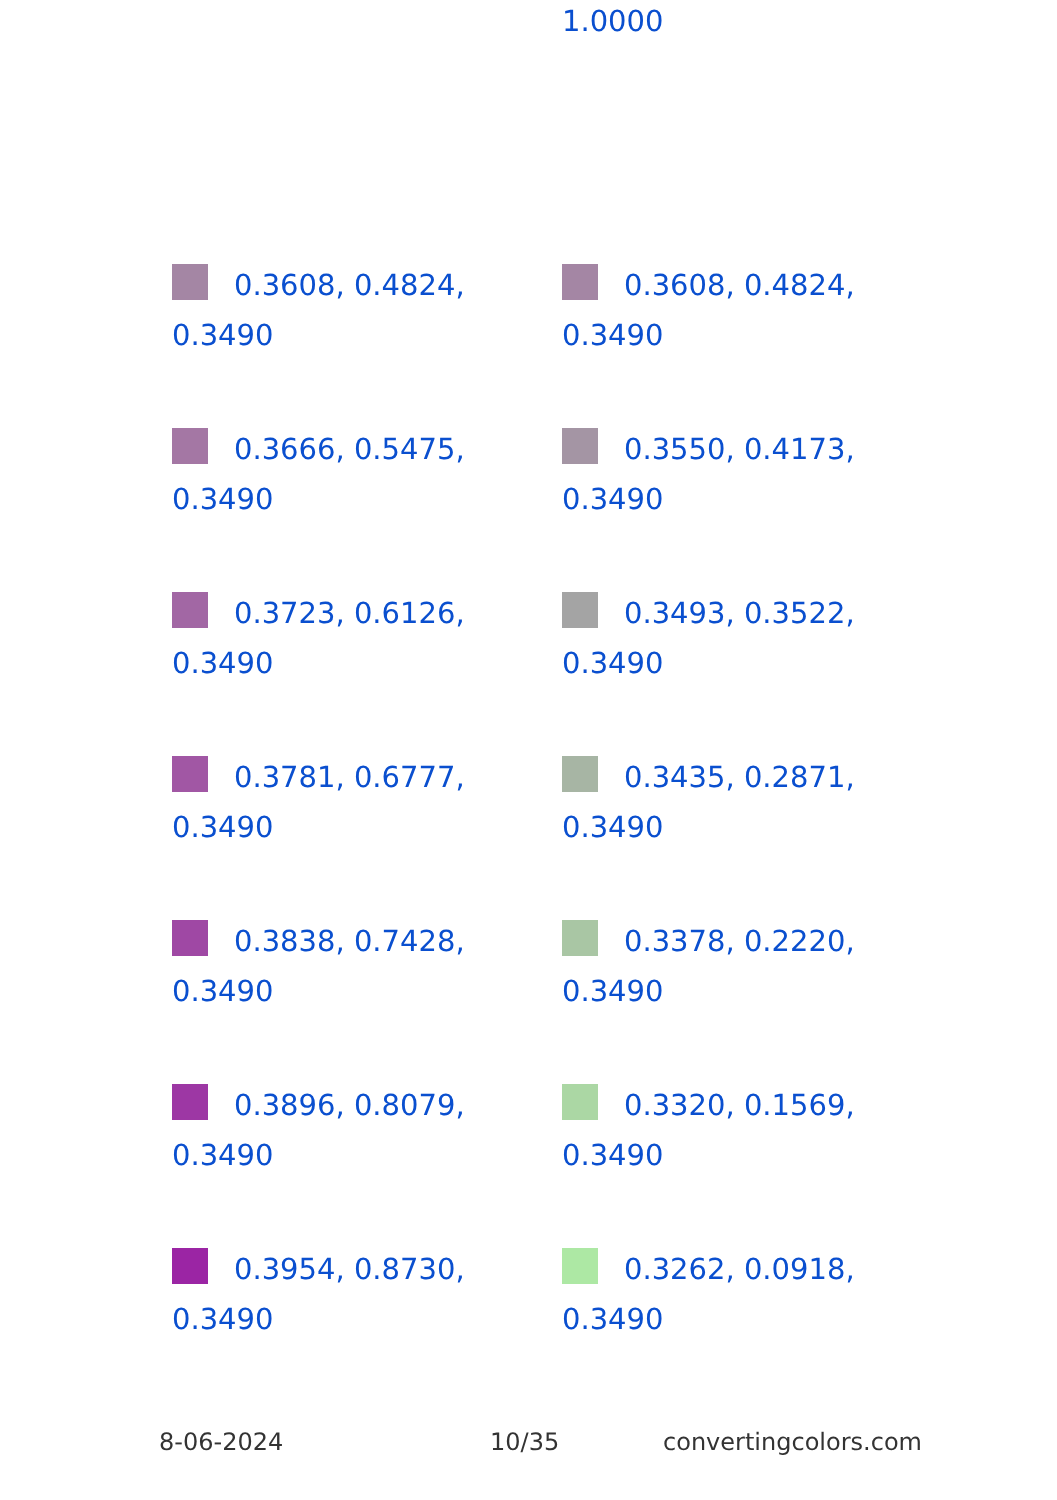1.0000
0.3608, 0.4824, 0.3490
0.3608, 0.4824, 0.3490
0.3666, 0.5475, 0.3490
0.3550, 0.4173, 0.3490
0.3723, 0.6126, 0.3490
0.3493, 0.3522, 0.3490
0.3781, 0.6777, 0.3490
0.3435, 0.2871, 0.3490
0.3838, 0.7428, 0.3490
0.3378, 0.2220, 0.3490
0.3896, 0.8079, 0.3490
0.3320, 0.1569, 0.3490
0.3954, 0.8730, 0.3490
0.3262, 0.0918, 0.3490
8-06-2024 10/35 convertingcolors.com